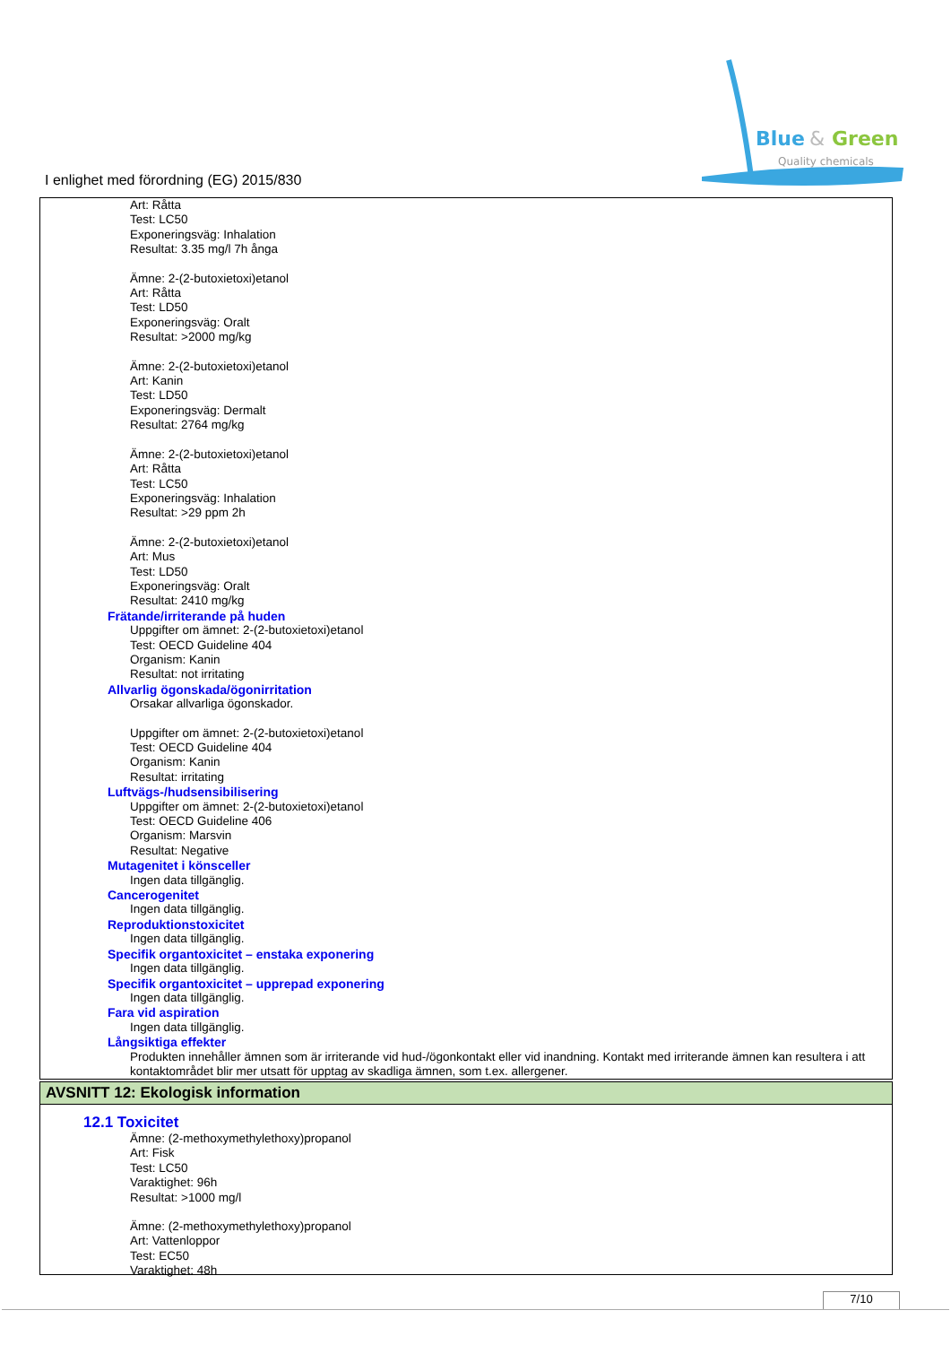Blue
&
Green
Quality chemicals
I enlighet med förordning (EG) 2015/830
Art: Råtta
Test: LC50
Exponeringsväg: Inhalation
Resultat: 3.35 mg/l 7h ånga
Ämne: 2-(2-butoxietoxi)etanol
Art: Råtta
Test: LD50
Exponeringsväg: Oralt
Resultat: >2000 mg/kg
Ämne: 2-(2-butoxietoxi)etanol
Art: Kanin
Test: LD50
Exponeringsväg: Dermalt
Resultat: 2764 mg/kg
Ämne: 2-(2-butoxietoxi)etanol
Art: Råtta
Test: LC50
Exponeringsväg: Inhalation
Resultat: >29 ppm 2h
Ämne: 2-(2-butoxietoxi)etanol
Art: Mus
Test: LD50
Exponeringsväg: Oralt
Resultat: 2410 mg/kg
Frätande/irriterande på huden
Uppgifter om ämnet: 2-(2-butoxietoxi)etanol
Test: OECD Guideline 404
Organism: Kanin
Resultat: not irritating
Allvarlig ögonskada/ögonirritation
Orsakar allvarliga ögonskador.
Uppgifter om ämnet: 2-(2-butoxietoxi)etanol
Test: OECD Guideline 404
Organism: Kanin
Resultat: irritating
Luftvägs-/hudsensibilisering
Uppgifter om ämnet: 2-(2-butoxietoxi)etanol
Test: OECD Guideline 406
Organism: Marsvin
Resultat: Negative
Mutagenitet i könsceller
Ingen data tillgänglig.
Cancerogenitet
Ingen data tillgänglig.
Reproduktionstoxicitet
Ingen data tillgänglig.
Specifik organtoxicitet – enstaka exponering
Ingen data tillgänglig.
Specifik organtoxicitet – upprepad exponering
Ingen data tillgänglig.
Fara vid aspiration
Ingen data tillgänglig.
Långsiktiga effekter
Produkten innehåller ämnen som är irriterande vid hud-/ögonkontakt eller vid inandning. Kontakt med irriterande ämnen kan resultera i att kontaktområdet blir mer utsatt för upptag av skadliga ämnen, som t.ex. allergener.
AVSNITT 12: Ekologisk information
12.1 Toxicitet
Ämne: (2-methoxymethylethoxy)propanol
Art: Fisk
Test: LC50
Varaktighet: 96h
Resultat: >1000 mg/l
Ämne: (2-methoxymethylethoxy)propanol
Art: Vattenloppor
Test: EC50
Varaktighet: 48h
7/10